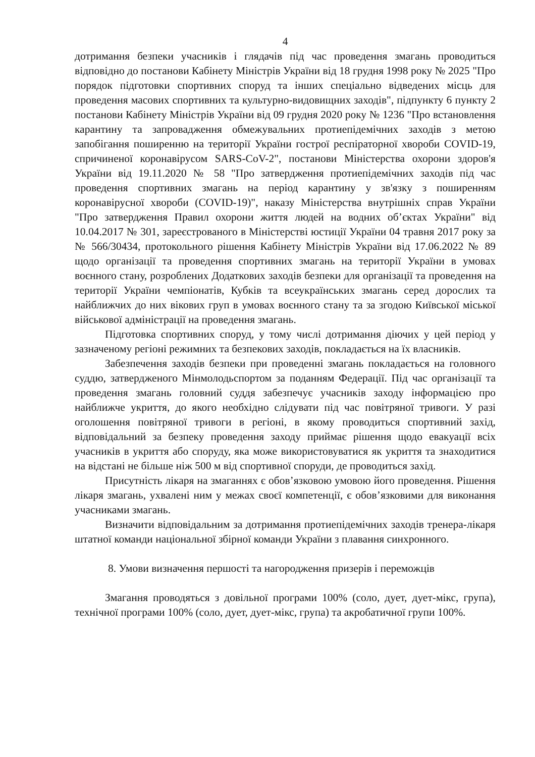4
дотримання безпеки учасників і глядачів під час проведення змагань проводиться відповідно до постанови Кабінету Міністрів України від 18 грудня 1998 року № 2025 "Про порядок підготовки спортивних споруд та інших спеціально відведених місць для проведення масових спортивних та культурно-видовищних заходів", підпункту 6 пункту 2 постанови Кабінету Міністрів України від 09 грудня 2020 року № 1236 "Про встановлення карантину та запровадження обмежувальних протиепідемічних заходів з метою запобігання поширенню на території України гострої респіраторної хвороби COVID-19, спричиненої коронавірусом SARS-CoV-2", постанови Міністерства охорони здоров'я України від 19.11.2020 № 58 "Про затвердження протиепідемічних заходів під час проведення спортивних змагань на період карантину у зв'язку з поширенням коронавірусної хвороби (COVID-19)", наказу Міністерства внутрішніх справ України "Про затвердження Правил охорони життя людей на водних об’єктах України" від 10.04.2017 № 301, зареєстрованого в Міністерстві юстиції України 04 травня 2017 року за № 566/30434, протокольного рішення Кабінету Міністрів України від 17.06.2022 № 89 щодо організації та проведення спортивних змагань на території України в умовах воєнного стану, розроблених Додаткових заходів безпеки для організації та проведення на території України чемпіонатів, Кубків та всеукраїнських змагань серед дорослих та найближчих до них вікових груп в умовах воєнного стану та за згодою Київської міської військової адміністрації на проведення змагань.
Підготовка спортивних споруд, у тому числі дотримання діючих у цей період у зазначеному регіоні режимних та безпекових заходів, покладається на їх власників.
Забезпечення заходів безпеки при проведенні змагань покладається на головного суддю, затвердженого Мінмолодьспортом за поданням Федерації. Під час організації та проведення змагань головний суддя забезпечує учасників заходу інформацією про найближче укриття, до якого необхідно слідувати під час повітряної тривоги. У разі оголошення повітряної тривоги в регіоні, в якому проводиться спортивний захід, відповідальний за безпеку проведення заходу приймає рішення щодо евакуації всіх учасників в укриття або споруду, яка може використовуватися як укриття та знаходитися на відстані не більше ніж 500 м від спортивної споруди, де проводиться захід.
Присутність лікаря на змаганнях є обов’язковою умовою його проведення. Рішення лікаря змагань, ухвалені ним у межах своєї компетенції, є обов’язковими для виконання учасниками змагань.
Визначити відповідальним за дотримання протиепідемічних заходів тренера-лікаря штатної команди національної збірної команди України з плавання синхронного.
8. Умови визначення першості та нагородження призерів і переможців
Змагання проводяться з довільної програми 100% (соло, дует, дует-мікс, група), технічної програми 100% (соло, дует, дует-мікс, група) та акробатичної групи 100%.